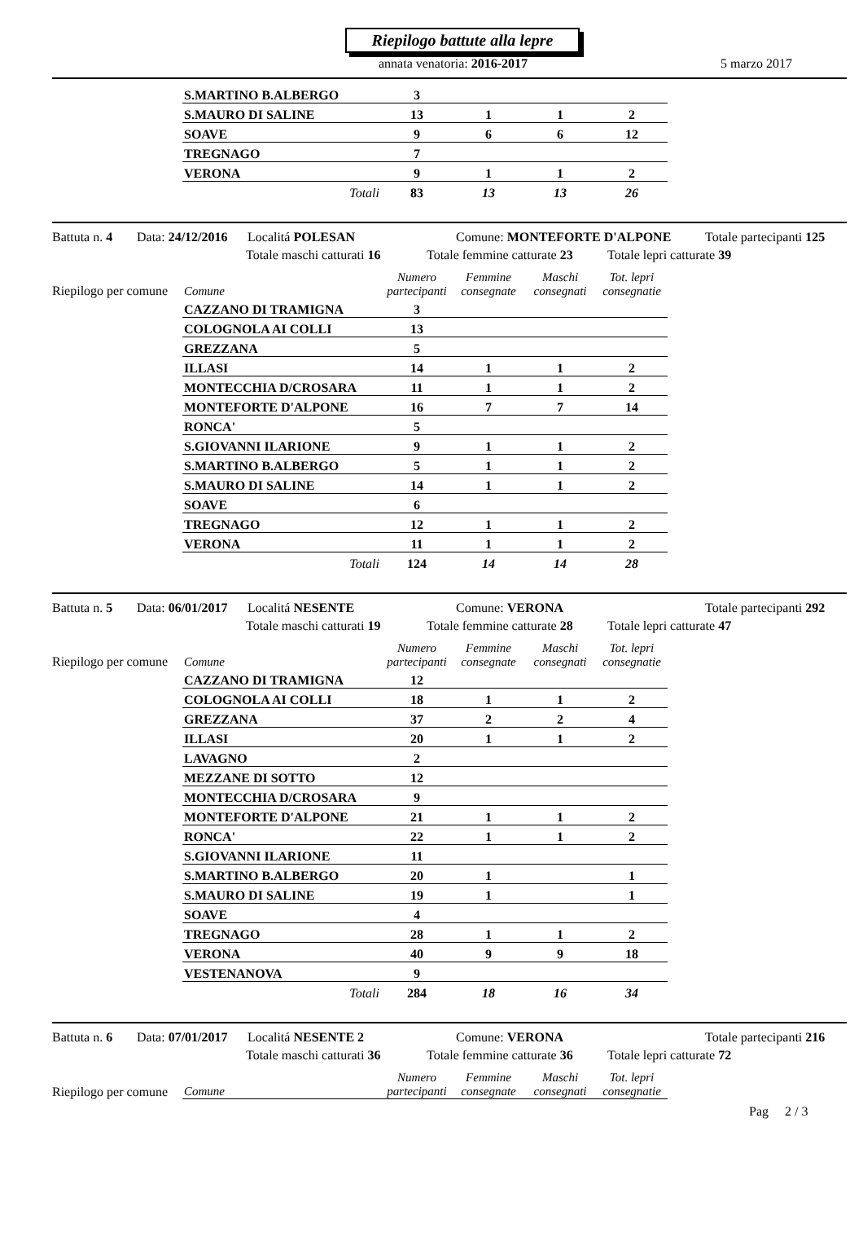Riepilogo battute alla lepre
annata venatoria: 2016-2017 5 marzo 2017
| S.MARTINO B.ALBERGO | 3 | | | |
| S.MAURO DI SALINE | 13 | 1 | 1 | 2 |
| SOAVE | 9 | 6 | 6 | 12 |
| TREGNAGO | 7 | | | |
| VERONA | 9 | 1 | 1 | 2 |
| Totali | 83 | 13 | 13 | 26 |
Battuta n. 4 Data: 24/12/2016 Localitá POLESAN Comune: MONTEFORTE D'ALPONE Totale partecipanti 125
Totale maschi catturati 16 Totale femmine catturate 23 Totale lepri catturate 39
Riepilogo per comune
| Comune | Numero partecipanti | Femmine consegnate | Maschi consegnati | Tot. lepri consegnatie |
| --- | --- | --- | --- | --- |
| CAZZANO DI TRAMIGNA | 3 | | | |
| COLOGNOLA AI COLLI | 13 | | | |
| GREZZANA | 5 | | | |
| ILLASI | 14 | 1 | 1 | 2 |
| MONTECCHIA D/CROSARA | 11 | 1 | 1 | 2 |
| MONTEFORTE D'ALPONE | 16 | 7 | 7 | 14 |
| RONCA' | 5 | | | |
| S.GIOVANNI ILARIONE | 9 | 1 | 1 | 2 |
| S.MARTINO B.ALBERGO | 5 | 1 | 1 | 2 |
| S.MAURO DI SALINE | 14 | 1 | 1 | 2 |
| SOAVE | 6 | | | |
| TREGNAGO | 12 | 1 | 1 | 2 |
| VERONA | 11 | 1 | 1 | 2 |
| Totali | 124 | 14 | 14 | 28 |
Battuta n. 5 Data: 06/01/2017 Localitá NESENTE Comune: VERONA Totale partecipanti 292
Totale maschi catturati 19 Totale femmine catturate 28 Totale lepri catturate 47
Riepilogo per comune
| Comune | Numero partecipanti | Femmine consegnate | Maschi consegnati | Tot. lepri consegnatie |
| --- | --- | --- | --- | --- |
| CAZZANO DI TRAMIGNA | 12 | | | |
| COLOGNOLA AI COLLI | 18 | 1 | 1 | 2 |
| GREZZANA | 37 | 2 | 2 | 4 |
| ILLASI | 20 | 1 | 1 | 2 |
| LAVAGNO | 2 | | | |
| MEZZANE DI SOTTO | 12 | | | |
| MONTECCHIA D/CROSARA | 9 | | | |
| MONTEFORTE D'ALPONE | 21 | 1 | 1 | 2 |
| RONCA' | 22 | 1 | 1 | 2 |
| S.GIOVANNI ILARIONE | 11 | | | |
| S.MARTINO B.ALBERGO | 20 | 1 | | 1 |
| S.MAURO DI SALINE | 19 | 1 | | 1 |
| SOAVE | 4 | | | |
| TREGNAGO | 28 | 1 | 1 | 2 |
| VERONA | 40 | 9 | 9 | 18 |
| VESTENANOVA | 9 | | | |
| Totali | 284 | 18 | 16 | 34 |
Battuta n. 6 Data: 07/01/2017 Localitá NESENTE 2 Comune: VERONA Totale partecipanti 216
Totale maschi catturati 36 Totale femmine catturate 36 Totale lepri catturate 72
Riepilogo per comune
| Comune | Numero partecipanti | Femmine consegnate | Maschi consegnati | Tot. lepri consegnatie |
| --- | --- | --- | --- | --- |
Pag 2 / 3